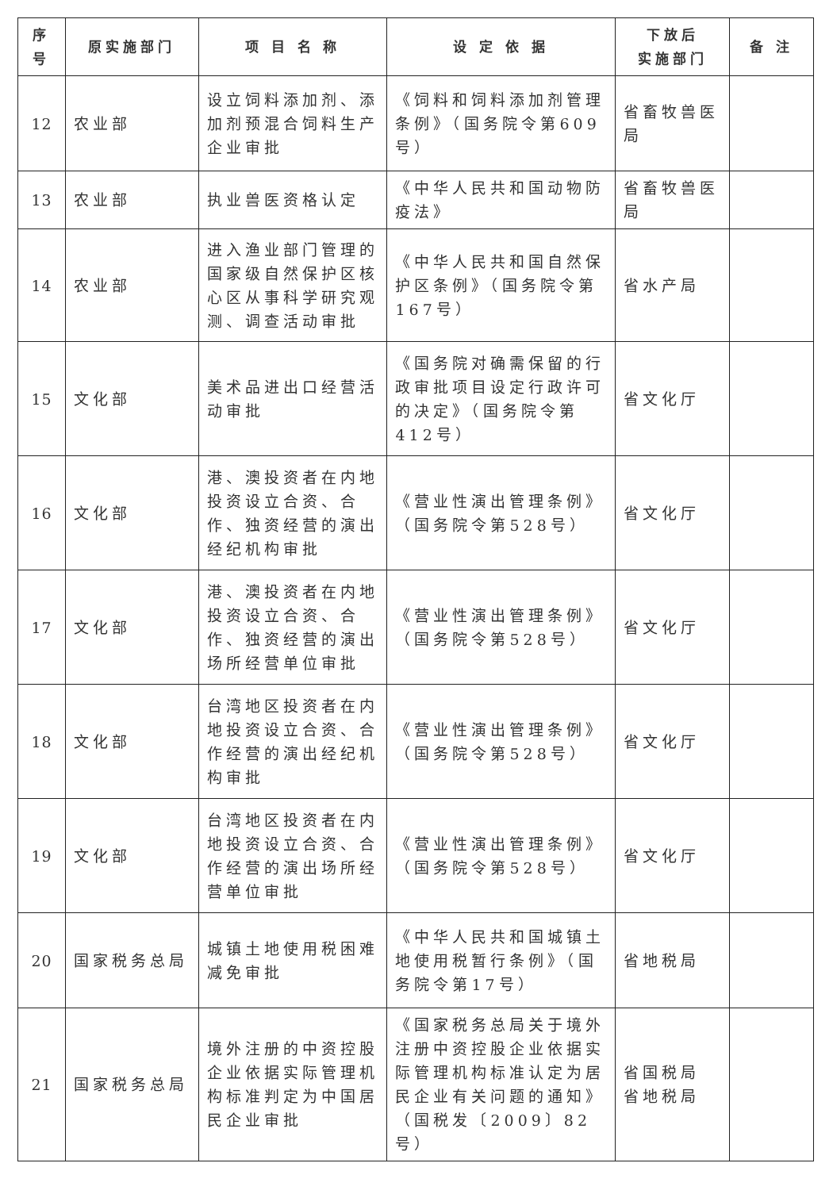| 序号 | 原实施部门 | 项 目 名 称 | 设 定 依 据 | 下放后 实施部门 | 备 注 |
| --- | --- | --- | --- | --- | --- |
| 12 | 农业部 | 设立饲料添加剂、添加剂预混合饲料生产企业审批 | 《饲料和饲料添加剂管理条例》（国务院令第609号） | 省畜牧兽医局 | |
| 13 | 农业部 | 执业兽医资格认定 | 《中华人民共和国动物防疫法》 | 省畜牧兽医局 | |
| 14 | 农业部 | 进入渔业部门管理的国家级自然保护区核心区从事科学研究观测、调查活动审批 | 《中华人民共和国自然保护区条例》（国务院令第167号） | 省水产局 | |
| 15 | 文化部 | 美术品进出口经营活动审批 | 《国务院对确需保留的行政审批项目设定行政许可的决定》（国务院令第412号） | 省文化厅 | |
| 16 | 文化部 | 港、澳投资者在内地投资设立合资、合作、独资经营的演出经纪机构审批 | 《营业性演出管理条例》（国务院令第528号） | 省文化厅 | |
| 17 | 文化部 | 港、澳投资者在内地投资设立合资、合作、独资经营的演出场所经营单位审批 | 《营业性演出管理条例》（国务院令第528号） | 省文化厅 | |
| 18 | 文化部 | 台湾地区投资者在内地投资设立合资、合作经营的演出经纪机构审批 | 《营业性演出管理条例》（国务院令第528号） | 省文化厅 | |
| 19 | 文化部 | 台湾地区投资者在内地投资设立合资、合作经营的演出场所经营单位审批 | 《营业性演出管理条例》（国务院令第528号） | 省文化厅 | |
| 20 | 国家税务总局 | 城镇土地使用税困难减免审批 | 《中华人民共和国城镇土地使用税暂行条例》（国务院令第17号） | 省地税局 | |
| 21 | 国家税务总局 | 境外注册的中资控股企业依据实际管理机构标准判定为中国居民企业审批 | 《国家税务总局关于境外注册中资控股企业依据实际管理机构标准认定为居民企业有关问题的通知》（国税发〔2009〕82号） | 省国税局 省地税局 | |